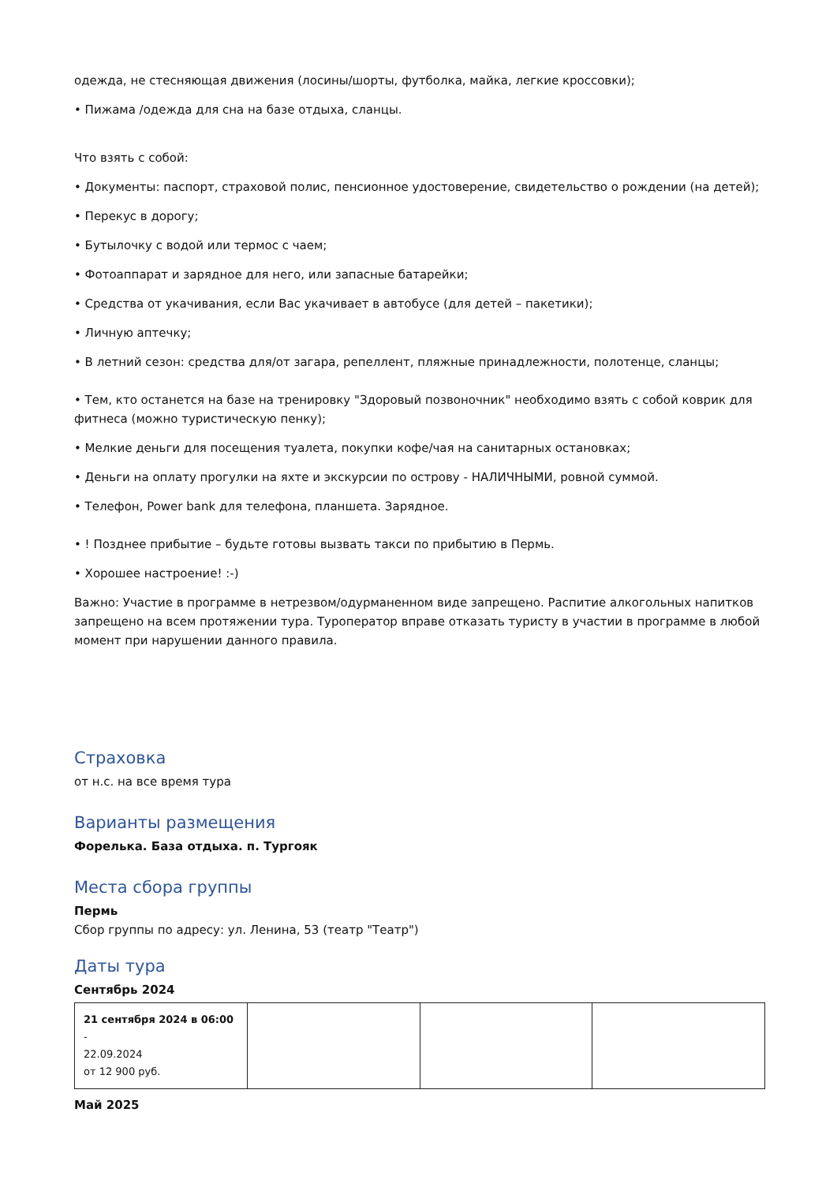одежда, не стесняющая движения (лосины/шорты, футболка, майка, легкие кроссовки);
• Пижама /одежда для сна на базе отдыха, сланцы.
Что взять с собой:
• Документы: паспорт, страховой полис, пенсионное удостоверение, свидетельство о рождении (на детей);
• Перекус в дорогу;
• Бутылочку с водой или термос с чаем;
• Фотоаппарат и зарядное для него, или запасные батарейки;
• Средства от укачивания, если Вас укачивает в автобусе (для детей – пакетики);
• Личную аптечку;
• В летний сезон: средства для/от загара, репеллент, пляжные принадлежности, полотенце, сланцы;
• Тем, кто останется на базе на тренировку "Здоровый позвоночник" необходимо взять с собой коврик для фитнеса (можно туристическую пенку);
• Мелкие деньги для посещения туалета, покупки кофе/чая на санитарных остановках;
• Деньги на оплату прогулки на яхте и экскурсии по острову - НАЛИЧНЫМИ, ровной суммой.
• Телефон, Power bank для телефона, планшета. Зарядное.
• ! Позднее прибытие – будьте готовы вызвать такси по прибытию в Пермь.
• Хорошее настроение! :-)
Важно: Участие в программе в нетрезвом/одурманенном виде запрещено. Распитие алкогольных напитков запрещено на всем протяжении тура. Туроператор вправе отказать туристу в участии в программе в любой момент при нарушении данного правила.
Страховка
от н.с. на все время тура
Варианты размещения
Форелька. База отдыха. п. Тургояк
Места сбора группы
Пермь
Сбор группы по адресу: ул. Ленина, 53 (театр "Театр")
Даты тура
Сентябрь 2024
| 21 сентября 2024 в 06:00 - 22.09.2024 от 12 900 руб. | | | |
Май 2025